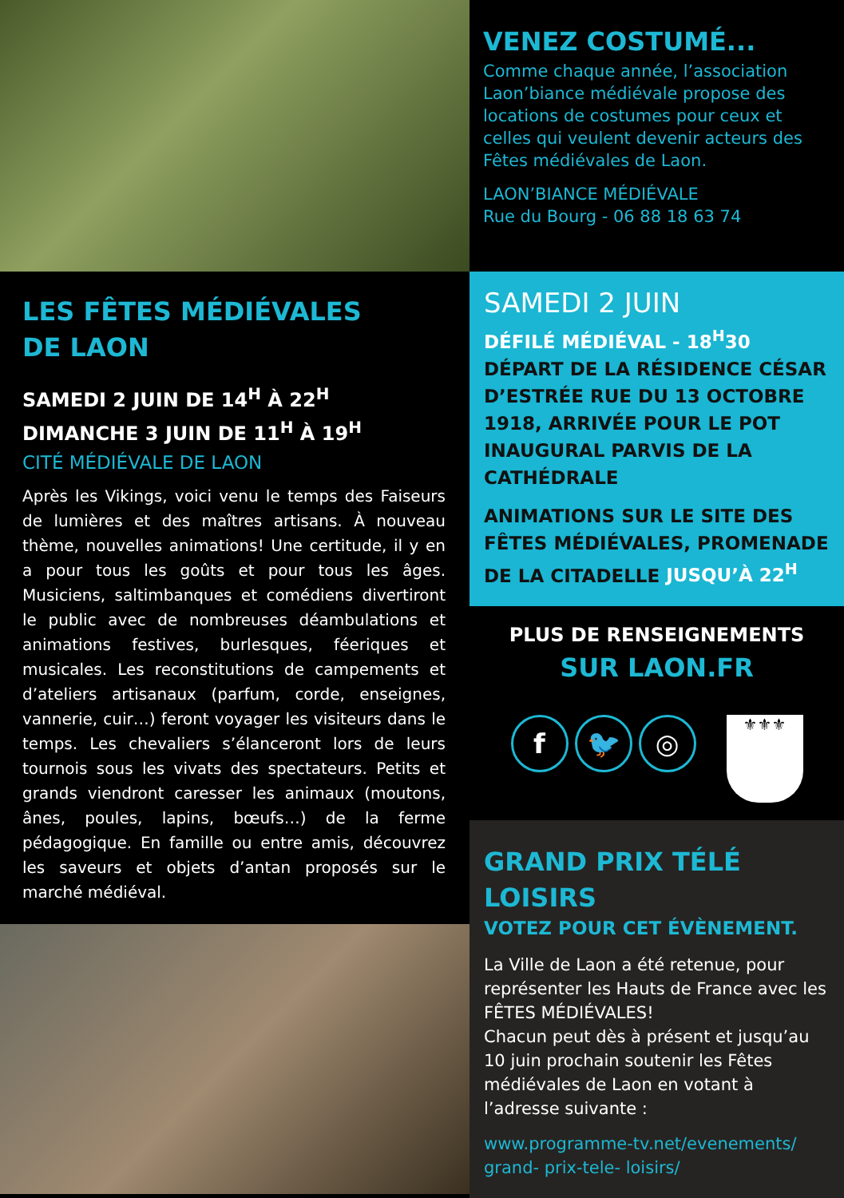LES FÊTES MÉDIÉVALES
DE LAON
SAMEDI 2 JUIN DE 14<sup>H</sup> À 22<sup>H</sup>
DIMANCHE 3 JUIN DE 11<sup>H</sup> À 19<sup>H</sup>
CITÉ MÉDIÉVALE DE LAON
Après les Vikings, voici venu le temps des Faiseurs de lumières et des maîtres artisans. À nouveau thème, nouvelles animations! Une certitude, il y en a pour tous les goûts et pour tous les âges. Musiciens, saltimbanques et comédiens divertiront le public avec de nombreuses déambulations et animations festives, burlesques, féeriques et musicales. Les reconstitutions de campements et d’ateliers artisanaux (parfum, corde, enseignes, vannerie, cuir…) feront voyager les visiteurs dans le temps. Les chevaliers s’élanceront lors de leurs tournois sous les vivats des spectateurs. Petits et grands viendront caresser les animaux (moutons, ânes, poules, lapins, bœufs…) de la ferme pédagogique. En famille ou entre amis, découvrez les saveurs et objets d’antan proposés sur le marché médiéval.
VENEZ COSTUMÉ...
Comme chaque année, l’association Laon’biance médiévale propose des locations de costumes pour ceux et celles qui veulent devenir acteurs des Fêtes médiévales de Laon.
LAON’BIANCE MÉDIÉVALE
Rue du Bourg - 06 88 18 63 74
SAMEDI 2 JUIN
DÉFILÉ MÉDIÉVAL - 18<sup>H</sup>30
DÉPART DE LA RÉSIDENCE CÉSAR D’ESTRÉE RUE DU 13 OCTOBRE 1918, ARRIVÉE POUR LE POT INAUGURAL PARVIS DE LA CATHÉDRALE
ANIMATIONS SUR LE SITE DES FÊTES MÉDIÉVALES, PROMENADE DE LA CITADELLE JUSQU’À 22<sup>H</sup>
PLUS DE RENSEIGNEMENTS
SUR LAON.FR
f 🐦 ◎
⚜⚜⚜
GRAND PRIX TÉLÉ LOISIRS
VOTEZ POUR CET ÉVÈNEMENT.
La Ville de Laon a été retenue, pour représenter les Hauts de France avec les FÊTES MÉDIÉVALES!
Chacun peut dès à présent et jusqu’au 10 juin prochain soutenir les Fêtes médiévales de Laon en votant à l’adresse suivante :
www.programme-tv.net/evenements/ grand- prix-tele- loisirs/